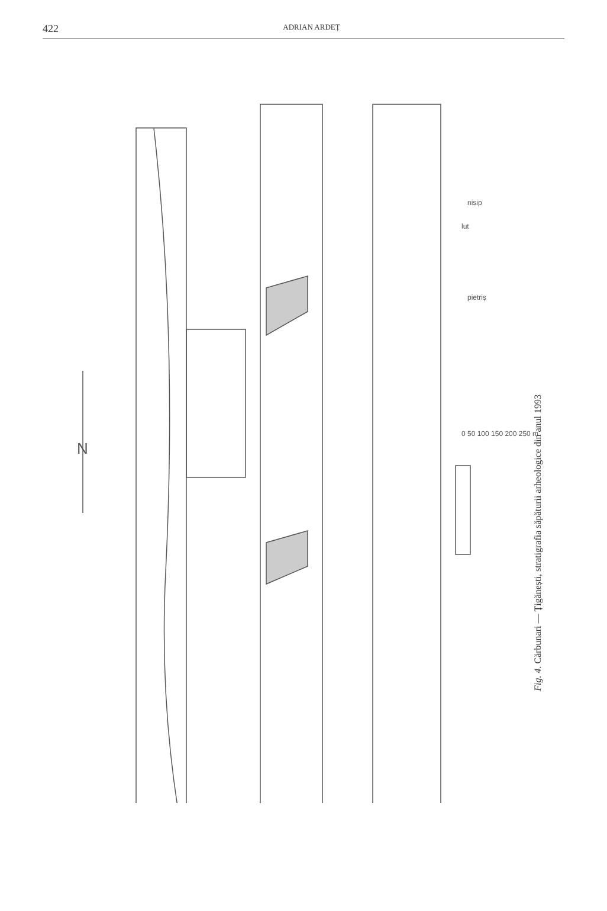422 ADRIAN ARDEȚ
lut
pietriș
nisip
0 50 100 150 200 250 m
N
Fig. 4. Cărbunari — Țigănești, stratigrafia săpăturii arheologice din anul 1993